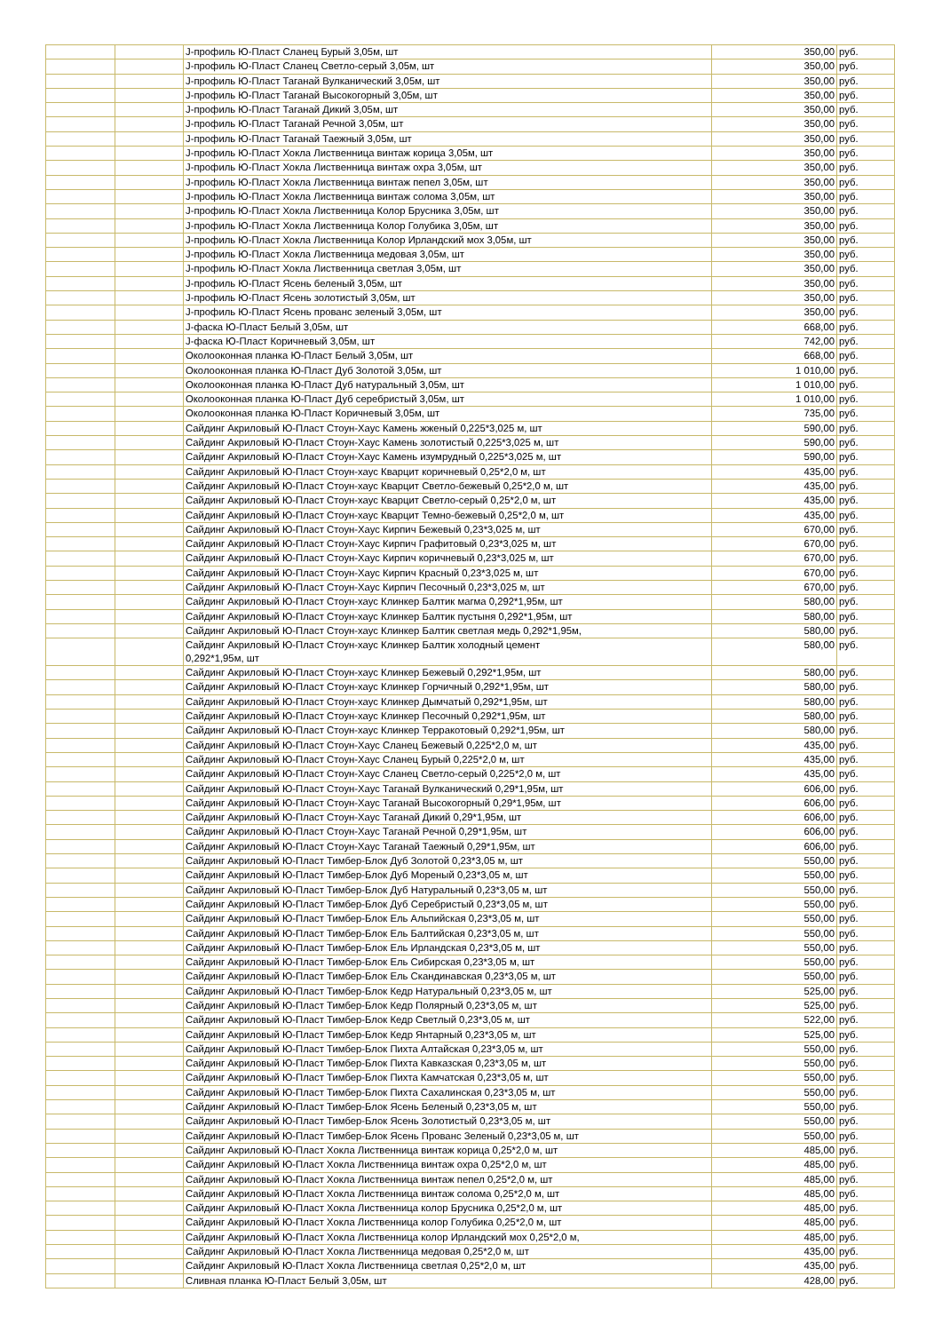| | | J-профиль Ю-Пласт Сланец Бурый 3,05м, шт | 350,00 | руб. |
| | | J-профиль Ю-Пласт Сланец Светло-серый 3,05м, шт | 350,00 | руб. |
| | | J-профиль Ю-Пласт Таганай Вулканический 3,05м, шт | 350,00 | руб. |
| | | J-профиль Ю-Пласт Таганай Высокогорный 3,05м, шт | 350,00 | руб. |
| | | J-профиль Ю-Пласт Таганай Дикий 3,05м, шт | 350,00 | руб. |
| | | J-профиль Ю-Пласт Таганай Речной 3,05м, шт | 350,00 | руб. |
| | | J-профиль Ю-Пласт Таганай Таежный 3,05м, шт | 350,00 | руб. |
| | | J-профиль Ю-Пласт Хокла Лиственница винтаж корица 3,05м, шт | 350,00 | руб. |
| | | J-профиль Ю-Пласт Хокла Лиственница винтаж охра 3,05м, шт | 350,00 | руб. |
| | | J-профиль Ю-Пласт Хокла Лиственница винтаж пепел 3,05м, шт | 350,00 | руб. |
| | | J-профиль Ю-Пласт Хокла Лиственница винтаж солома 3,05м, шт | 350,00 | руб. |
| | | J-профиль Ю-Пласт Хокла Лиственница Колор Брусника 3,05м, шт | 350,00 | руб. |
| | | J-профиль Ю-Пласт Хокла Лиственница Колор Голубика 3,05м, шт | 350,00 | руб. |
| | | J-профиль Ю-Пласт Хокла Лиственница Колор Ирландский мох 3,05м, шт | 350,00 | руб. |
| | | J-профиль Ю-Пласт Хокла Лиственница медовая 3,05м, шт | 350,00 | руб. |
| | | J-профиль Ю-Пласт Хокла Лиственница светлая 3,05м, шт | 350,00 | руб. |
| | | J-профиль Ю-Пласт Ясень беленый 3,05м, шт | 350,00 | руб. |
| | | J-профиль Ю-Пласт Ясень золотистый 3,05м, шт | 350,00 | руб. |
| | | J-профиль Ю-Пласт Ясень прованс зеленый 3,05м, шт | 350,00 | руб. |
| | | J-фаска Ю-Пласт Белый 3,05м, шт | 668,00 | руб. |
| | | J-фаска Ю-Пласт Коричневый 3,05м, шт | 742,00 | руб. |
| | | Околооконная планка Ю-Пласт Белый 3,05м, шт | 668,00 | руб. |
| | | Околооконная планка Ю-Пласт Дуб Золотой 3,05м, шт | 1 010,00 | руб. |
| | | Околооконная планка Ю-Пласт Дуб натуральный 3,05м, шт | 1 010,00 | руб. |
| | | Околооконная планка Ю-Пласт Дуб серебристый 3,05м, шт | 1 010,00 | руб. |
| | | Околооконная планка Ю-Пласт Коричневый 3,05м, шт | 735,00 | руб. |
| | | Сайдинг Акриловый Ю-Пласт Стоун-Хаус Камень жженый 0,225*3,025 м, шт | 590,00 | руб. |
| | | Сайдинг Акриловый Ю-Пласт Стоун-Хаус Камень золотистый 0,225*3,025 м, шт | 590,00 | руб. |
| | | Сайдинг Акриловый Ю-Пласт Стоун-Хаус Камень изумрудный 0,225*3,025 м, шт | 590,00 | руб. |
| | | Сайдинг Акриловый Ю-Пласт Стоун-хаус Кварцит коричневый 0,25*2,0 м, шт | 435,00 | руб. |
| | | Сайдинг Акриловый Ю-Пласт Стоун-хаус Кварцит Светло-бежевый 0,25*2,0 м, шт | 435,00 | руб. |
| | | Сайдинг Акриловый Ю-Пласт Стоун-хаус Кварцит Светло-серый 0,25*2,0 м, шт | 435,00 | руб. |
| | | Сайдинг Акриловый Ю-Пласт Стоун-хаус Кварцит Темно-бежевый 0,25*2,0 м, шт | 435,00 | руб. |
| | | Сайдинг Акриловый Ю-Пласт Стоун-Хаус Кирпич Бежевый 0,23*3,025 м, шт | 670,00 | руб. |
| | | Сайдинг Акриловый Ю-Пласт Стоун-Хаус Кирпич Графитовый 0,23*3,025 м, шт | 670,00 | руб. |
| | | Сайдинг Акриловый Ю-Пласт Стоун-Хаус Кирпич коричневый 0,23*3,025 м, шт | 670,00 | руб. |
| | | Сайдинг Акриловый Ю-Пласт Стоун-Хаус Кирпич Красный 0,23*3,025 м, шт | 670,00 | руб. |
| | | Сайдинг Акриловый Ю-Пласт Стоун-Хаус Кирпич Песочный 0,23*3,025 м, шт | 670,00 | руб. |
| | | Сайдинг Акриловый Ю-Пласт Стоун-хаус Клинкер Балтик магма 0,292*1,95м, шт | 580,00 | руб. |
| | | Сайдинг Акриловый Ю-Пласт Стоун-хаус Клинкер Балтик пустыня 0,292*1,95м, шт | 580,00 | руб. |
| | | Сайдинг Акриловый Ю-Пласт Стоун-хаус Клинкер Балтик светлая медь 0,292*1,95м, | 580,00 | руб. |
| | | Сайдинг Акриловый Ю-Пласт Стоун-хаус Клинкер Балтик холодный цемент 0,292*1,95м, шт | 580,00 | руб. |
| | | Сайдинг Акриловый Ю-Пласт Стоун-хаус Клинкер Бежевый 0,292*1,95м, шт | 580,00 | руб. |
| | | Сайдинг Акриловый Ю-Пласт Стоун-хаус Клинкер Горчичный 0,292*1,95м, шт | 580,00 | руб. |
| | | Сайдинг Акриловый Ю-Пласт Стоун-хаус Клинкер Дымчатый 0,292*1,95м, шт | 580,00 | руб. |
| | | Сайдинг Акриловый Ю-Пласт Стоун-хаус Клинкер Песочный 0,292*1,95м, шт | 580,00 | руб. |
| | | Сайдинг Акриловый Ю-Пласт Стоун-хаус Клинкер Терракотовый 0,292*1,95м, шт | 580,00 | руб. |
| | | Сайдинг Акриловый Ю-Пласт Стоун-Хаус Сланец Бежевый 0,225*2,0 м, шт | 435,00 | руб. |
| | | Сайдинг Акриловый Ю-Пласт Стоун-Хаус Сланец Бурый 0,225*2,0 м, шт | 435,00 | руб. |
| | | Сайдинг Акриловый Ю-Пласт Стоун-Хаус Сланец Светло-серый 0,225*2,0 м, шт | 435,00 | руб. |
| | | Сайдинг Акриловый Ю-Пласт Стоун-Хаус Таганай Вулканический 0,29*1,95м, шт | 606,00 | руб. |
| | | Сайдинг Акриловый Ю-Пласт Стоун-Хаус Таганай Высокогорный 0,29*1,95м, шт | 606,00 | руб. |
| | | Сайдинг Акриловый Ю-Пласт Стоун-Хаус Таганай Дикий 0,29*1,95м, шт | 606,00 | руб. |
| | | Сайдинг Акриловый Ю-Пласт Стоун-Хаус Таганай Речной 0,29*1,95м, шт | 606,00 | руб. |
| | | Сайдинг Акриловый Ю-Пласт Стоун-Хаус Таганай Таежный 0,29*1,95м, шт | 606,00 | руб. |
| | | Сайдинг Акриловый Ю-Пласт Тимбер-Блок Дуб Золотой 0,23*3,05 м, шт | 550,00 | руб. |
| | | Сайдинг Акриловый Ю-Пласт Тимбер-Блок Дуб Мореный 0,23*3,05 м, шт | 550,00 | руб. |
| | | Сайдинг Акриловый Ю-Пласт Тимбер-Блок Дуб Натуральный 0,23*3,05 м, шт | 550,00 | руб. |
| | | Сайдинг Акриловый Ю-Пласт Тимбер-Блок Дуб Серебристый 0,23*3,05 м, шт | 550,00 | руб. |
| | | Сайдинг Акриловый Ю-Пласт Тимбер-Блок Ель Альпийская 0,23*3,05 м, шт | 550,00 | руб. |
| | | Сайдинг Акриловый Ю-Пласт Тимбер-Блок Ель Балтийская 0,23*3,05 м, шт | 550,00 | руб. |
| | | Сайдинг Акриловый Ю-Пласт Тимбер-Блок Ель Ирландская 0,23*3,05 м, шт | 550,00 | руб. |
| | | Сайдинг Акриловый Ю-Пласт Тимбер-Блок Ель Сибирская 0,23*3,05 м, шт | 550,00 | руб. |
| | | Сайдинг Акриловый Ю-Пласт Тимбер-Блок Ель Скандинавская 0,23*3,05 м, шт | 550,00 | руб. |
| | | Сайдинг Акриловый Ю-Пласт Тимбер-Блок Кедр Натуральный 0,23*3,05 м, шт | 525,00 | руб. |
| | | Сайдинг Акриловый Ю-Пласт Тимбер-Блок Кедр Полярный 0,23*3,05 м, шт | 525,00 | руб. |
| | | Сайдинг Акриловый Ю-Пласт Тимбер-Блок Кедр Светлый 0,23*3,05 м, шт | 522,00 | руб. |
| | | Сайдинг Акриловый Ю-Пласт Тимбер-Блок Кедр Янтарный 0,23*3,05 м, шт | 525,00 | руб. |
| | | Сайдинг Акриловый Ю-Пласт Тимбер-Блок Пихта Алтайская 0,23*3,05 м, шт | 550,00 | руб. |
| | | Сайдинг Акриловый Ю-Пласт Тимбер-Блок Пихта Кавказская 0,23*3,05 м, шт | 550,00 | руб. |
| | | Сайдинг Акриловый Ю-Пласт Тимбер-Блок Пихта Камчатская 0,23*3,05 м, шт | 550,00 | руб. |
| | | Сайдинг Акриловый Ю-Пласт Тимбер-Блок Пихта Сахалинская 0,23*3,05 м, шт | 550,00 | руб. |
| | | Сайдинг Акриловый Ю-Пласт Тимбер-Блок Ясень Беленый 0,23*3,05 м, шт | 550,00 | руб. |
| | | Сайдинг Акриловый Ю-Пласт Тимбер-Блок Ясень Золотистый 0,23*3,05 м, шт | 550,00 | руб. |
| | | Сайдинг Акриловый Ю-Пласт Тимбер-Блок Ясень Прованс Зеленый 0,23*3,05 м, шт | 550,00 | руб. |
| | | Сайдинг Акриловый Ю-Пласт Хокла Лиственница винтаж корица 0,25*2,0 м, шт | 485,00 | руб. |
| | | Сайдинг Акриловый Ю-Пласт Хокла Лиственница винтаж охра 0,25*2,0 м, шт | 485,00 | руб. |
| | | Сайдинг Акриловый Ю-Пласт Хокла Лиственница винтаж пепел 0,25*2,0 м, шт | 485,00 | руб. |
| | | Сайдинг Акриловый Ю-Пласт Хокла Лиственница винтаж солома 0,25*2,0 м, шт | 485,00 | руб. |
| | | Сайдинг Акриловый Ю-Пласт Хокла Лиственница колор Брусника 0,25*2,0 м, шт | 485,00 | руб. |
| | | Сайдинг Акриловый Ю-Пласт Хокла Лиственница колор Голубика 0,25*2,0 м, шт | 485,00 | руб. |
| | | Сайдинг Акриловый Ю-Пласт Хокла Лиственница колор Ирландский мох 0,25*2,0 м, | 485,00 | руб. |
| | | Сайдинг Акриловый Ю-Пласт Хокла Лиственница медовая 0,25*2,0 м, шт | 435,00 | руб. |
| | | Сайдинг Акриловый Ю-Пласт Хокла Лиственница светлая 0,25*2,0 м, шт | 435,00 | руб. |
| | | Сливная планка Ю-Пласт Белый 3,05м, шт | 428,00 | руб. |